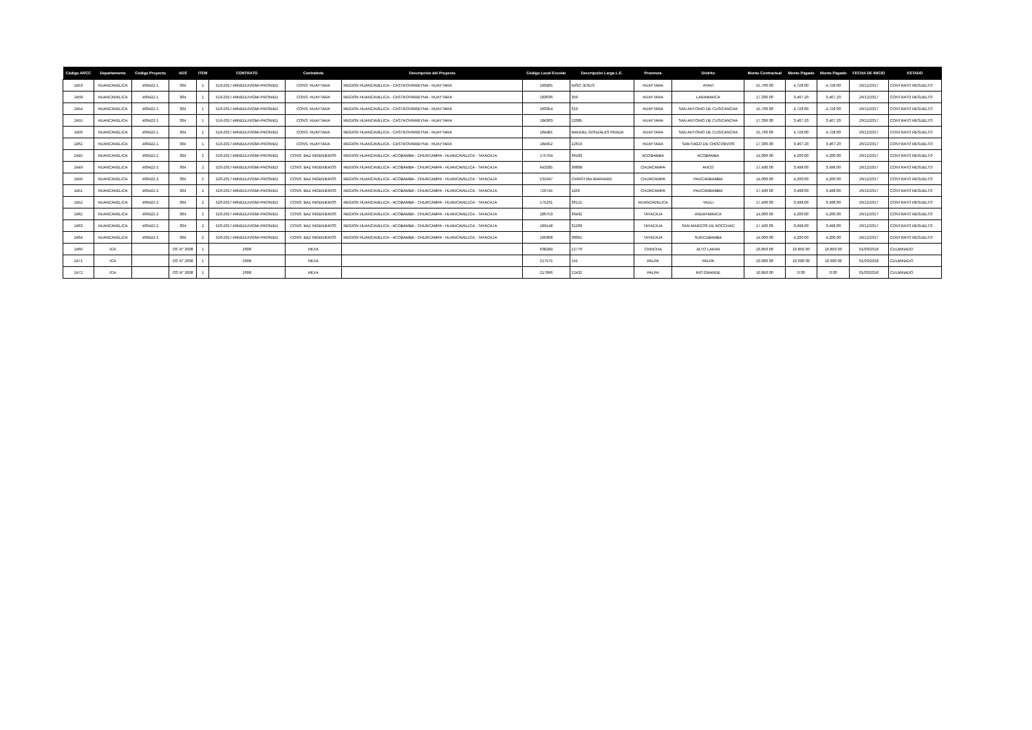| Código ARCC | Departamento | Código Proyecto | ADS | ITEM | CONTRATO | Contratista | Descripción del Proyecto | Código Local Escolar | Descripción Larga L.E. | Provincia | Distrito | Monto Contractual | Monto Pagado | Monto Pagado | FECHA DE INICIO | ESTADO |
| --- | --- | --- | --- | --- | --- | --- | --- | --- | --- | --- | --- | --- | --- | --- | --- | --- |
| 2453 | HUANCAVELICA | 409422-1 | 304 | 1 | 519-2017-MINEDU/VGMI-PRONIED | CONS. HUAYTARA | REGION HUANCAVELICA - CASTROVIRREYNA - HUAYTARA | 183405 | NIÑO JESUS | HUAYTARA | AYAVI | 15,760.00 | 4,728.00 | 4,728.00 | 26/12/2017 | CONTRATO RESUELTO |
| 2458 | HUANCAVELICA | 409422-1 | 304 | 1 | 519-2017-MINEDU/VGMI-PRONIED | CONS. HUAYTARA | REGION HUANCAVELICA - CASTROVIRREYNA - HUAYTARA | 183636 | 359 | HUAYTARA | LARAMARCA | 17,336.00 | 3,467.20 | 3,467.20 | 26/12/2017 | CONTRATO RESUELTO |
| 2454 | HUANCAVELICA | 409422-1 | 304 | 1 | 519-2017-MINEDU/VGMI-PRONIED | CONS. HUAYTARA | REGION HUANCAVELICA - CASTROVIRREYNA - HUAYTARA | 183354 | 319 | HUAYTARA | SAN ANTONIO DE CUSICANCHA | 15,760.00 | 4,728.00 | 4,728.00 | 26/12/2017 | CONTRATO RESUELTO |
| 2455 | HUANCAVELICA | 409422-1 | 304 | 1 | 519-2017-MINEDU/VGMI-PRONIED | CONS. HUAYTARA | REGION HUANCAVELICA - CASTROVIRREYNA - HUAYTARA | 184363 | 22085 | HUAYTARA | SAN ANTONIO DE CUSICANCHA | 17,336.00 | 3,467.20 | 3,467.20 | 26/12/2017 | CONTRATO RESUELTO |
| 2456 | HUANCAVELICA | 409422-1 | 304 | 1 | 519-2017-MINEDU/VGMI-PRONIED | CONS. HUAYTARA | REGION HUANCAVELICA - CASTROVIRREYNA - HUAYTARA | 184481 | MANUEL GONZALES PRADA | HUAYTARA | SAN ANTONIO DE CUSICANCHA | 15,760.00 | 4,728.00 | 4,728.00 | 26/12/2017 | CONTRATO RESUELTO |
| 2461 | HUANCAVELICA | 409422-1 | 304 | 1 | 519-2017-MINEDU/VGMI-PRONIED | CONS. HUAYTARA | REGION HUANCAVELICA - CASTROVIRREYNA - HUAYTARA | 184952 | 22619 | HUAYTARA | SANTIAGO DE CHOCORVOS | 17,336.00 | 3,467.20 | 3,467.20 | 26/12/2017 | CONTRATO RESUELTO |
| 2445 | HUANCAVELICA | 409422-2 | 304 | 2 | 520-2017-MINEDU/VGMI-PRONIED | CONS. BAZ INGENIEROS | REGION HUANCAVELICA - ACOBAMBA - CHURCAMPA - HUANCAVELICA - TAYACAJA | 175764 | 36183 | ACOBAMBA | ACOBAMBA | 14,000.00 | 4,200.00 | 4,200.00 | 26/12/2017 | CONTRATO RESUELTO |
| 2449 | HUANCAVELICA | 409422-2 | 304 | 2 | 520-2017-MINEDU/VGMI-PRONIED | CONS. BAZ INGENIEROS | REGION HUANCAVELICA - ACOBAMBA - CHURCAMPA - HUANCAVELICA - TAYACAJA | 643285 | 36808 | CHURCAMPA | ANCO | 17,490.00 | 3,498.00 | 3,498.00 | 26/12/2017 | CONTRATO RESUELTO |
| 2450 | HUANCAVELICA | 409422-2 | 304 | 2 | 520-2017-MINEDU/VGMI-PRONIED | CONS. BAZ INGENIEROS | REGION HUANCAVELICA - ACOBAMBA - CHURCAMPA - HUANCAVELICA - TAYACAJA | 531947 | CHRISTIAN BARNARD | CHURCAMPA | PAUCARBAMBA | 14,000.00 | 4,200.00 | 4,200.00 | 26/12/2017 | CONTRATO RESUELTO |
| 2451 | HUANCAVELICA | 409422-2 | 304 | 2 | 520-2017-MINEDU/VGMI-PRONIED | CONS. BAZ INGENIEROS | REGION HUANCAVELICA - ACOBAMBA - CHURCAMPA - HUANCAVELICA - TAYACAJA | 729745 | 1109 | CHURCAMPA | PAUCARBAMBA | 17,490.00 | 3,498.00 | 3,498.00 | 26/12/2017 | CONTRATO RESUELTO |
| 2452 | HUANCAVELICA | 409422-2 | 304 | 2 | 520-2017-MINEDU/VGMI-PRONIED | CONS. BAZ INGENIEROS | REGION HUANCAVELICA - ACOBAMBA - CHURCAMPA - HUANCAVELICA - TAYACAJA | 175231 | 36121 | HUANCAVELICA | YAULI | 17,490.00 | 3,498.00 | 3,498.00 | 26/12/2017 | CONTRATO RESUELTO |
| 2462 | HUANCAVELICA | 409422-2 | 304 | 2 | 520-2017-MINEDU/VGMI-PRONIED | CONS. BAZ INGENIEROS | REGION HUANCAVELICA - ACOBAMBA - CHURCAMPA - HUANCAVELICA - TAYACAJA | 186753 | 36492 | TAYACAJA | ANDAYMARCA | 14,000.00 | 4,200.00 | 4,200.00 | 26/12/2017 | CONTRATO RESUELTO |
| 2463 | HUANCAVELICA | 409422-2 | 304 | 2 | 520-2017-MINEDU/VGMI-PRONIED | CONS. BAZ INGENIEROS | REGION HUANCAVELICA - ACOBAMBA - CHURCAMPA - HUANCAVELICA - TAYACAJA | 189148 | 31209 | TAYACAJA | SAN MARCOS DE ROCCHAC | 17,490.00 | 3,498.00 | 3,498.00 | 26/12/2017 | CONTRATO RESUELTO |
| 2464 | HUANCAVELICA | 409422-2 | 304 | 2 | 520-2017-MINEDU/VGMI-PRONIED | CONS. BAZ INGENIEROS | REGION HUANCAVELICA - ACOBAMBA - CHURCAMPA - HUANCAVELICA - TAYACAJA | 189308 | 30061 | TAYACAJA | SURCUBAMBA | 14,000.00 | 4,200.00 | 4,200.00 | 26/12/2017 | CONTRATO RESUELTO |
| 2466 | ICA | | OS N° 2608 | 1 | 2608 | HEXA | | 638284 | 22770 | CHINCHA | ALTO LARAN | 10,850.00 | 10,850.00 | 10,850.00 | 01/03/2018 | CULMINADO |
| 2471 | ICA | | OS N° 2608 | 1 | 2608 | HEXA | | 217575 | 155 | PALPA | PALPA | 10,600.00 | 10,600.00 | 10,600.00 | 01/03/2018 | CULMINADO |
| 2472 | ICA | | OS N° 2608 | 1 | 2608 | HEXA | | 217896 | 22432 | PALPA | RIO GRANDE | 10,850.00 | 0.00 | 0.00 | 01/03/2018 | CULMINADO |